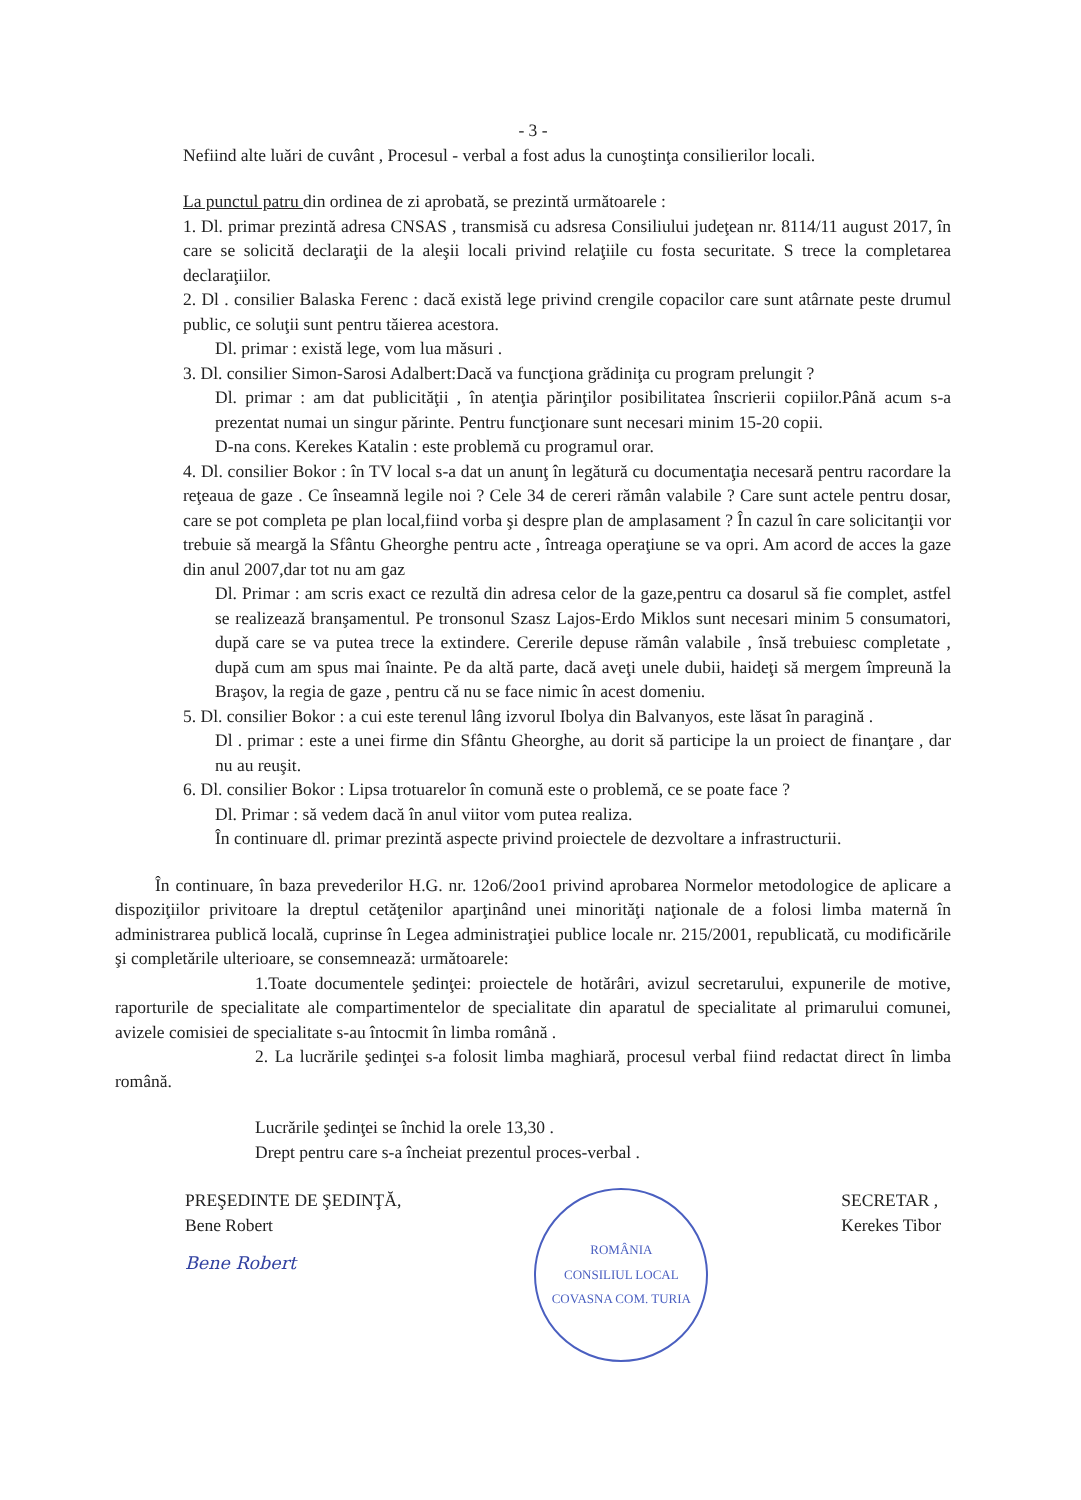- 3 -
Nefiind alte luări de cuvânt , Procesul - verbal a fost adus la cunoştinţa consilierilor locali.
La punctul patru din ordinea de zi aprobată, se prezintă următoarele :
1. Dl. primar prezintă adresa CNSAS , transmisă cu adsresa Consiliului judeţean nr. 8114/11 august 2017, în care se solicită declaraţii de la aleşii locali privind relaţiile cu fosta securitate. S trece la completarea declaraţiilor.
2. Dl . consilier Balaska Ferenc : dacă există lege privind crengile copacilor care sunt atârnate peste drumul public, ce soluţii sunt pentru tăierea acestora.
Dl. primar : există lege, vom lua măsuri .
3. Dl. consilier Simon-Sarosi Adalbert:Dacă va funcţiona grădiniţa cu program prelungit ?
Dl. primar : am dat publicităţii , în atenţia părinţilor posibilitatea înscrierii copiilor.Până acum s-a prezentat numai un singur părinte. Pentru funcţionare sunt necesari minim 15-20 copii.
D-na cons. Kerekes Katalin : este problemă cu programul orar.
4. Dl. consilier Bokor : în TV local s-a dat un anunţ în legătură cu documentaţia necesară pentru racordare la reţeaua de gaze . Ce înseamnă legile noi ? Cele 34 de cereri rămân valabile ? Care sunt actele pentru dosar, care se pot completa pe plan local,fiind vorba şi despre plan de amplasament ? În cazul în care solicitanţii vor trebuie să meargă la Sfântu Gheorghe pentru acte , întreaga operaţiune se va opri. Am acord de acces la gaze din anul 2007,dar tot nu am gaz
Dl. Primar : am scris exact ce rezultă din adresa celor de la gaze,pentru ca dosarul să fie complet, astfel se realizează branşamentul. Pe tronsonul Szasz Lajos-Erdo Miklos sunt necesari minim 5 consumatori, după care se va putea trece la extindere. Cererile depuse rămân valabile , însă trebuiesc completate , după cum am spus mai înainte. Pe da altă parte, dacă aveţi unele dubii, haideţi să mergem împreună la Braşov, la regia de gaze , pentru că nu se face nimic în acest domeniu.
5. Dl. consilier Bokor : a cui este terenul lâng izvorul Ibolya din Balvanyos, este lăsat în paragină .
Dl . primar : este a unei firme din Sfântu Gheorghe, au dorit să participe la un proiect de finanţare , dar nu au reuşit.
6. Dl. consilier Bokor : Lipsa trotuarelor în comună este o problemă, ce se poate face ?
Dl. Primar : să vedem dacă în anul viitor vom putea realiza.
În continuare dl. primar prezintă aspecte privind proiectele de dezvoltare a infrastructurii.
În continuare, în baza prevederilor H.G. nr. 12o6/2oo1 privind aprobarea Normelor metodologice de aplicare a dispoziţiilor privitoare la dreptul cetăţenilor aparţinând unei minorităţi naţionale de a folosi limba maternă în administrarea publică locală, cuprinse în Legea administraţiei publice locale nr. 215/2001, republicată, cu modificările şi completările ulterioare, se consemnează: următoarele:
1.Toate documentele şedinţei: proiectele de hotărâri, avizul secretarului, expunerile de motive, raporturile de specialitate ale compartimentelor de specialitate din aparatul de specialitate al primarului comunei, avizele comisiei de specialitate s-au întocmit în limba română .
2. La lucrările şedinţei s-a folosit limba maghiară, procesul verbal fiind redactat direct în limba română.
Lucrările şedinţei se închid la orele 13,30 .
Drept pentru care s-a încheiat prezentul proces-verbal .
PREŞEDINTE DE ŞEDINŢĂ,
Bene Robert
Bene Robert
ROMÂNIA
CONSILIUL LOCAL
COVASNA COM. TURIA
SECRETAR ,
Kerekes Tibor